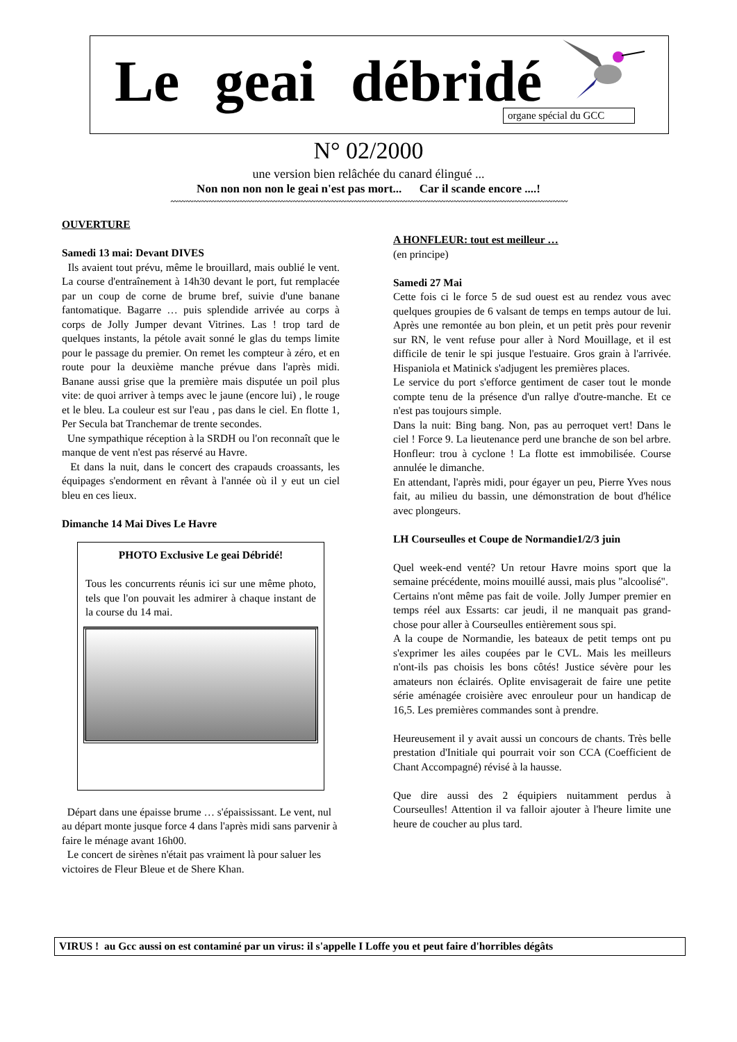Le geai débridé
organe spécial du GCC
N° 02/2000
une version bien relâchée du canard élingué ...
Non non non non le geai n'est pas mort... Car il scande encore ....!
〰〰〰〰〰〰〰〰〰〰〰〰〰〰〰〰〰〰〰〰〰〰〰〰〰〰〰〰〰〰〰〰〰〰〰〰〰〰〰〰〰〰〰〰〰〰〰〰〰〰〰〰
OUVERTURE
Samedi 13 mai: Devant DIVES
Ils avaient tout prévu, même le brouillard, mais oublié le vent. La course d'entraînement à 14h30 devant le port, fut remplacée par un coup de corne de brume bref, suivie d'une banane fantomatique. Bagarre … puis splendide arrivée au corps à corps de Jolly Jumper devant Vitrines. Las ! trop tard de quelques instants, la pétole avait sonné le glas du temps limite pour le passage du premier. On remet les compteur à zéro, et en route pour la deuxième manche prévue dans l'après midi. Banane aussi grise que la première mais disputée un poil plus vite: de quoi arriver à temps avec le jaune (encore lui) , le rouge et le bleu. La couleur est sur l'eau , pas dans le ciel. En flotte 1, Per Secula bat Tranchemar de trente secondes.
Une sympathique réception à la SRDH ou l'on reconnaît que le manque de vent n'est pas réservé au Havre.
Et dans la nuit, dans le concert des crapauds croassants, les équipages s'endorment en rêvant à l'année où il y eut un ciel bleu en ces lieux.
Dimanche 14 Mai Dives Le Havre
PHOTO Exclusive Le geai Débridé!
Tous les concurrents réunis ici sur une même photo, tels que l'on pouvait les admirer à chaque instant de la course du 14 mai.
Départ dans une épaisse brume … s'épaississant. Le vent, nul au départ monte jusque force 4 dans l'après midi sans parvenir à faire le ménage avant 16h00.
Le concert de sirènes n'était pas vraiment là pour saluer les victoires de Fleur Bleue et de Shere Khan.
A HONFLEUR: tout est meilleur …
(en principe)
Samedi 27 Mai
Cette fois ci le force 5 de sud ouest est au rendez vous avec quelques groupies de 6 valsant de temps en temps autour de lui. Après une remontée au bon plein, et un petit près pour revenir sur RN, le vent refuse pour aller à Nord Mouillage, et il est difficile de tenir le spi jusque l'estuaire. Gros grain à l'arrivée. Hispaniola et Matinick s'adjugent les premières places.
Le service du port s'efforce gentiment de caser tout le monde compte tenu de la présence d'un rallye d'outre-manche. Et ce n'est pas toujours simple.
Dans la nuit: Bing bang. Non, pas au perroquet vert! Dans le ciel ! Force 9. La lieutenance perd une branche de son bel arbre. Honfleur: trou à cyclone ! La flotte est immobilisée. Course annulée le dimanche.
En attendant, l'après midi, pour égayer un peu, Pierre Yves nous fait, au milieu du bassin, une démonstration de bout d'hélice avec plongeurs.
LH Courseulles et Coupe de Normandie1/2/3 juin
Quel week-end venté? Un retour Havre moins sport que la semaine précédente, moins mouillé aussi, mais plus "alcoolisé".
Certains n'ont même pas fait de voile. Jolly Jumper premier en temps réel aux Essarts: car jeudi, il ne manquait pas grand-chose pour aller à Courseulles entièrement sous spi.
A la coupe de Normandie, les bateaux de petit temps ont pu s'exprimer les ailes coupées par le CVL. Mais les meilleurs n'ont-ils pas choisis les bons côtés! Justice sévère pour les amateurs non éclairés. Oplite envisagerait de faire une petite série aménagée croisière avec enrouleur pour un handicap de 16,5. Les premières commandes sont à prendre.
Heureusement il y avait aussi un concours de chants. Très belle prestation d'Initiale qui pourrait voir son CCA (Coefficient de Chant Accompagné) révisé à la hausse.
Que dire aussi des 2 équipiers nuitamment perdus à Courseulles! Attention il va falloir ajouter à l'heure limite une heure de coucher au plus tard.
VIRUS ! au Gcc aussi on est contaminé par un virus: il s'appelle I Loffe you et peut faire d'horribles dégâts